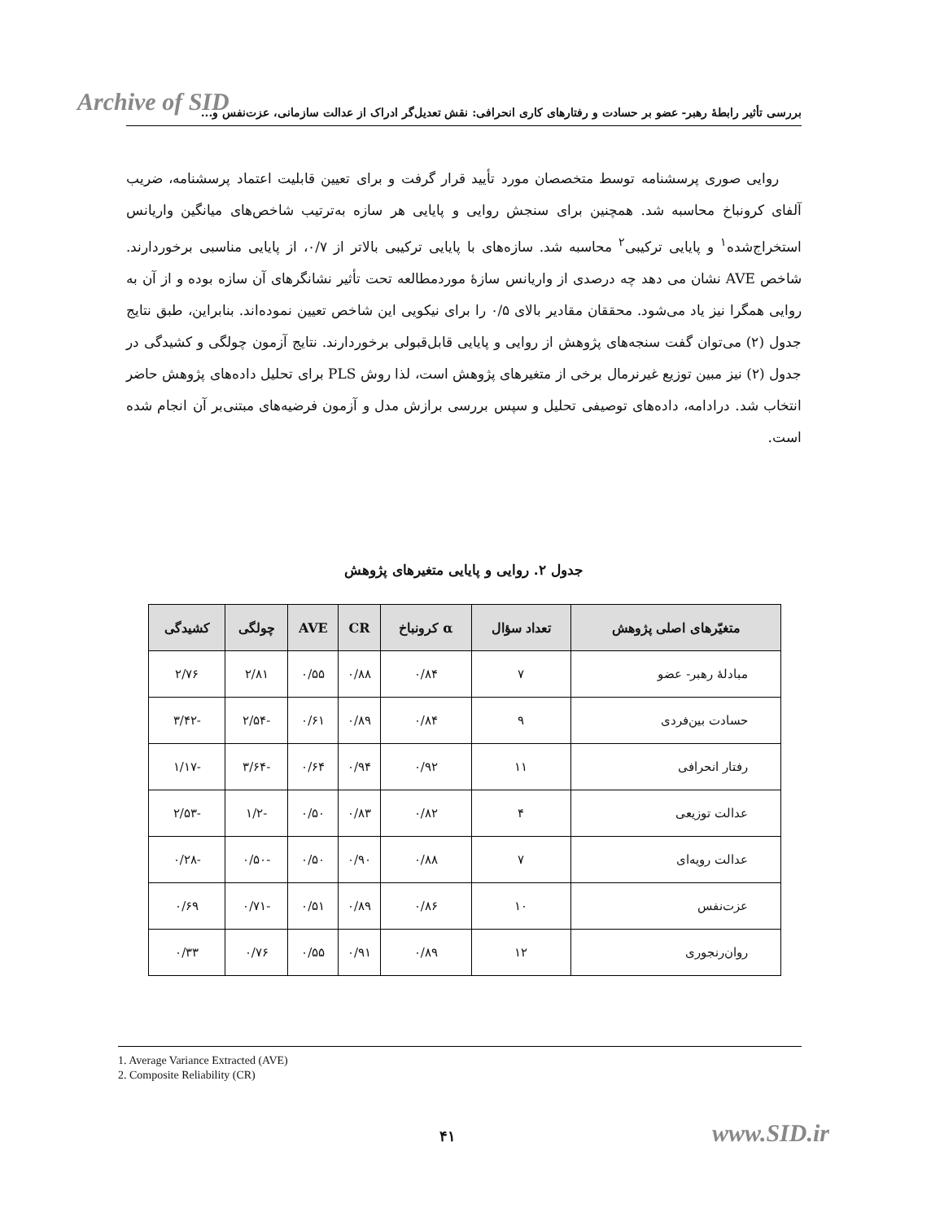Archive of SID
بررسی تأثیر رابطهٔ رهبر- عضو بر حسادت و رفتارهای کاری انحرافی: نقش تعدیل‌گر ادراک از عدالت سازمانی، عزت‌نفس و...
روایی صوری پرسشنامه توسط متخصصان مورد تأیید قرار گرفت و برای تعیین قابلیت اعتماد پرسشنامه، ضریب آلفای کرونباخ محاسبه شد. همچنین برای سنجش روایی و پایایی هر سازه به‌ترتیب شاخص‌های میانگین واریانس استخراج‌شده<sup>۱</sup> و پایایی ترکیبی<sup>۲</sup> محاسبه شد. سازه‌های با پایایی ترکیبی بالاتر از ۰/۷، از پایایی مناسبی برخوردارند. شاخص AVE نشان می دهد چه درصدی از واریانس سازهٔ موردمطالعه تحت تأثیر نشانگرهای آن سازه بوده و از آن به روایی همگرا نیز یاد می‌شود. محققان مقادیر بالای ۰/۵ را برای نیکویی این شاخص تعیین نموده‌اند. بنابراین، طبق نتایج جدول (۲) می‌توان گفت سنجه‌های پژوهش از روایی و پایایی قابل‌قبولی برخوردارند. نتایج آزمون چولگی و کشیدگی در جدول (۲) نیز مبین توزیع غیرنرمال برخی از متغیرهای پژوهش است، لذا روش PLS برای تحلیل داده‌های پژوهش حاضر انتخاب شد. درادامه، داده‌های توصیفی تحلیل و سپس بررسی برازش مدل و آزمون فرضیه‌های مبتنی‌بر آن انجام شده است.
جدول ۲. روایی و پایایی متغیرهای پژوهش
| متغیّرهای اصلی پژوهش | تعداد سؤال | α کرونباخ | CR | AVE | چولگی | کشیدگی |
| --- | --- | --- | --- | --- | --- | --- |
| مبادلهٔ رهبر- عضو | ۷ | ۰/۸۴ | ۰/۸۸ | ۰/۵۵ | ۲/۸۱ | ۲/۷۶ |
| حسادت بین‌فردی | ۹ | ۰/۸۴ | ۰/۸۹ | ۰/۶۱ | -۲/۵۴ | -۳/۴۲ |
| رفتار انحرافی | ۱۱ | ۰/۹۲ | ۰/۹۴ | ۰/۶۴ | -۳/۶۴ | -۱/۱۷ |
| عدالت توزیعی | ۴ | ۰/۸۲ | ۰/۸۳ | ۰/۵۰ | -۱/۲ | -۲/۵۳ |
| عدالت رویه‌ای | ۷ | ۰/۸۸ | ۰/۹۰ | ۰/۵۰ | -۰/۵۰ | -۰/۲۸ |
| عزت‌نفس | ۱۰ | ۰/۸۶ | ۰/۸۹ | ۰/۵۱ | -۰/۷۱ | ۰/۶۹ |
| روان‌رنجوری | ۱۲ | ۰/۸۹ | ۰/۹۱ | ۰/۵۵ | ۰/۷۶ | ۰/۳۳ |
1. Average Variance Extracted (AVE)
2. Composite Reliability (CR)
۴۱ www.SID.ir